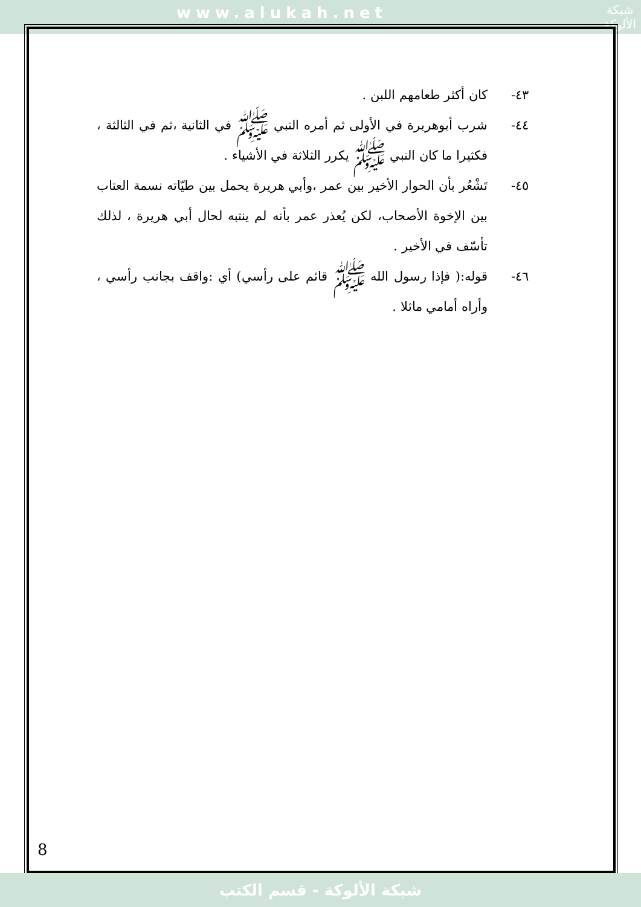www.alukah.net
شبكة
الألوكة
٤٣- كان أكثر طعامهم اللبن .
٤٤- شرب أبوهريرة في الأولى ثم أمره النبي ﷺ في الثانية ،ثم في الثالثة ، فكثيرا ما كان النبي ﷺ يكرر الثلاثة في الأشياء .
٤٥- تَشْعُر بأن الحوار الأخير بين عمر ،وأبي هريرة يحمل بين طيّاته نسمة العتاب بين الإخوة الأصحاب، لكن يُعذر عمر بأنه لم ينتبه لحال أبي هريرة ، لذلك تأسّف في الأخير .
٤٦- قوله:( فإذا رسول الله ﷺ قائم على رأسي) أي :واقف بجانب رأسي ، وأراه أمامي ماثلا .
8
شبكة الألوكة - قسم الكتب